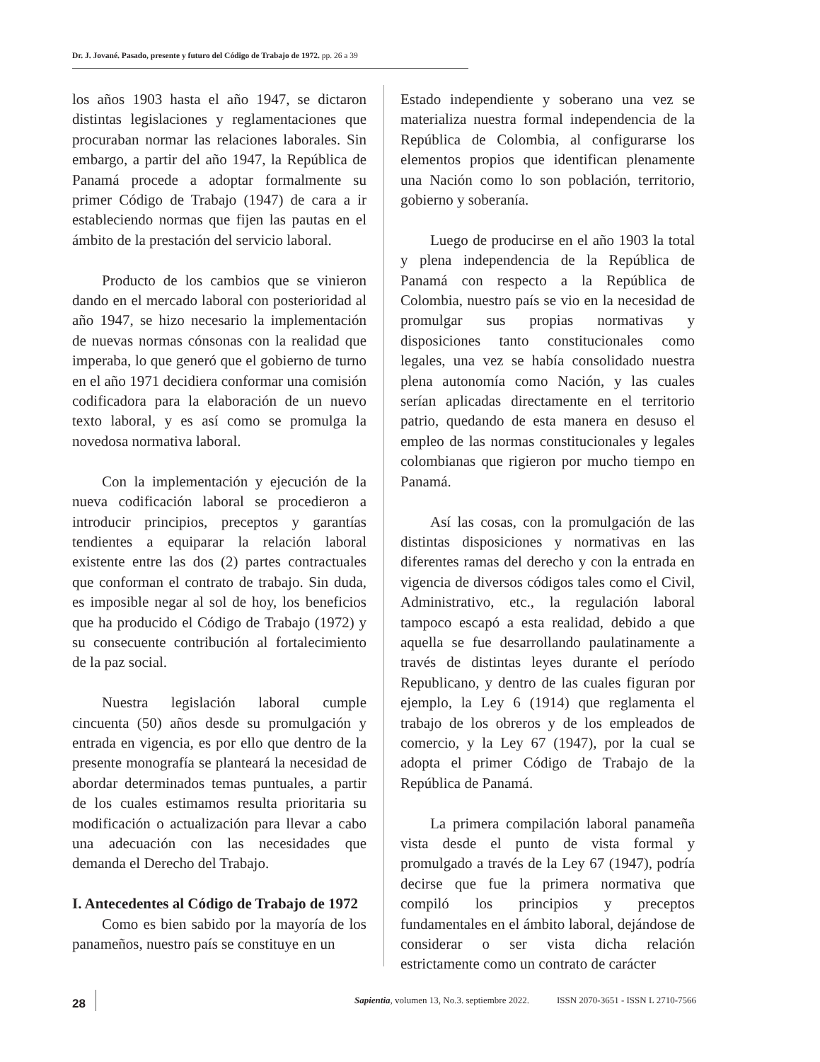Dr. J. Jované. Pasado, presente y futuro del Código de Trabajo de 1972. pp. 26 a 39
los años 1903 hasta el año 1947, se dictaron distintas legislaciones y reglamentaciones que procuraban normar las relaciones laborales. Sin embargo, a partir del año 1947, la República de Panamá procede a adoptar formalmente su primer Código de Trabajo (1947) de cara a ir estableciendo normas que fijen las pautas en el ámbito de la prestación del servicio laboral.
Producto de los cambios que se vinieron dando en el mercado laboral con posterioridad al año 1947, se hizo necesario la implementación de nuevas normas cónsonas con la realidad que imperaba, lo que generó que el gobierno de turno en el año 1971 decidiera conformar una comisión codificadora para la elaboración de un nuevo texto laboral, y es así como se promulga la novedosa normativa laboral.
Con la implementación y ejecución de la nueva codificación laboral se procedieron a introducir principios, preceptos y garantías tendientes a equiparar la relación laboral existente entre las dos (2) partes contractuales que conforman el contrato de trabajo. Sin duda, es imposible negar al sol de hoy, los beneficios que ha producido el Código de Trabajo (1972) y su consecuente contribución al fortalecimiento de la paz social.
Nuestra legislación laboral cumple cincuenta (50) años desde su promulgación y entrada en vigencia, es por ello que dentro de la presente monografía se planteará la necesidad de abordar determinados temas puntuales, a partir de los cuales estimamos resulta prioritaria su modificación o actualización para llevar a cabo una adecuación con las necesidades que demanda el Derecho del Trabajo.
I. Antecedentes al Código de Trabajo de 1972
Como es bien sabido por la mayoría de los panameños, nuestro país se constituye en un
Estado independiente y soberano una vez se materializa nuestra formal independencia de la República de Colombia, al configurarse los elementos propios que identifican plenamente una Nación como lo son población, territorio, gobierno y soberanía.
Luego de producirse en el año 1903 la total y plena independencia de la República de Panamá con respecto a la República de Colombia, nuestro país se vio en la necesidad de promulgar sus propias normativas y disposiciones tanto constitucionales como legales, una vez se había consolidado nuestra plena autonomía como Nación, y las cuales serían aplicadas directamente en el territorio patrio, quedando de esta manera en desuso el empleo de las normas constitucionales y legales colombianas que rigieron por mucho tiempo en Panamá.
Así las cosas, con la promulgación de las distintas disposiciones y normativas en las diferentes ramas del derecho y con la entrada en vigencia de diversos códigos tales como el Civil, Administrativo, etc., la regulación laboral tampoco escapó a esta realidad, debido a que aquella se fue desarrollando paulatinamente a través de distintas leyes durante el período Republicano, y dentro de las cuales figuran por ejemplo, la Ley 6 (1914) que reglamenta el trabajo de los obreros y de los empleados de comercio, y la Ley 67 (1947), por la cual se adopta el primer Código de Trabajo de la República de Panamá.
La primera compilación laboral panameña vista desde el punto de vista formal y promulgado a través de la Ley 67 (1947), podría decirse que fue la primera normativa que compiló los principios y preceptos fundamentales en el ámbito laboral, dejándose de considerar o ser vista dicha relación estrictamente como un contrato de carácter
28 Sapientia, volumen 13, No.3. septiembre 2022. ISSN 2070-3651 - ISSN L 2710-7566